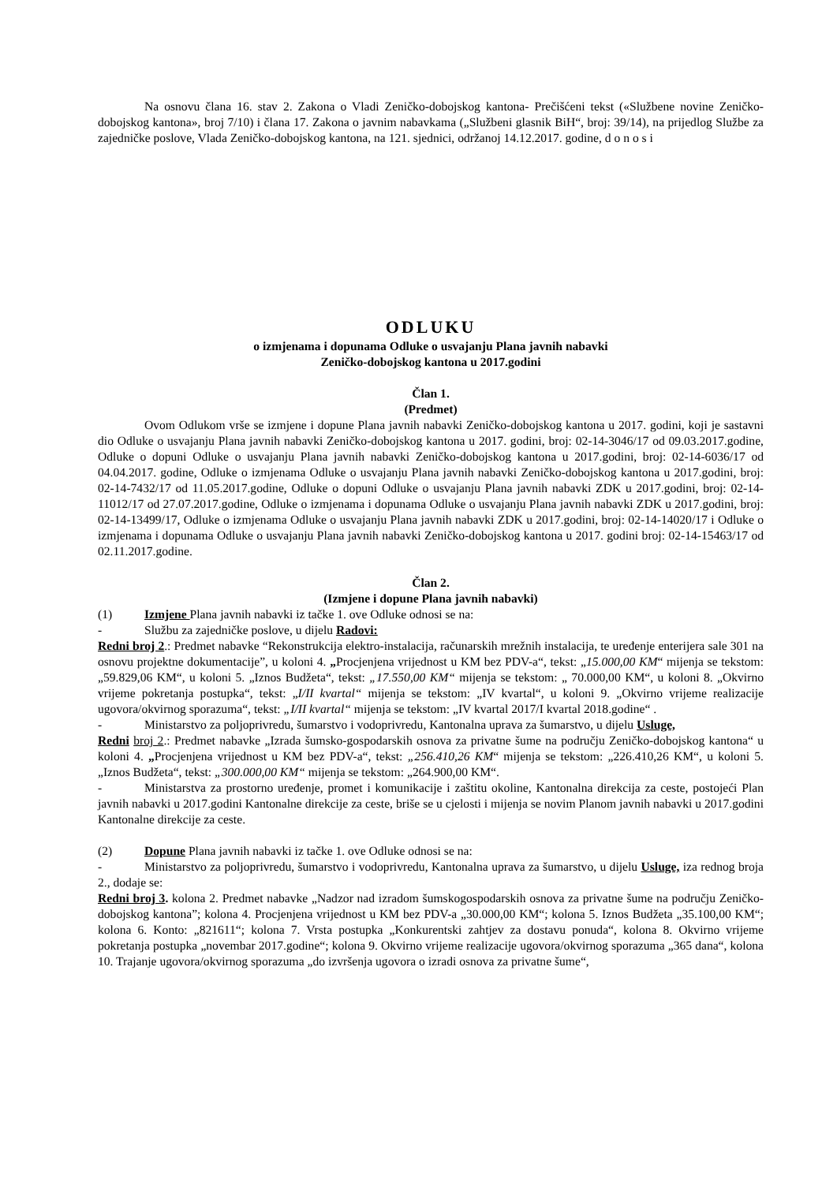Na osnovu člana 16. stav 2. Zakona o Vladi Zeničko-dobojskog kantona- Prečišćeni tekst («Službene novine Zeničko-dobojskog kantona», broj 7/10) i člana 17. Zakona o javnim nabavkama („Službeni glasnik BiH“, broj: 39/14), na prijedlog Službe za zajedničke poslove, Vlada Zeničko-dobojskog kantona, na 121. sjednici, održanoj 14.12.2017. godine, d o n o s i
ODLUKU
o izmjenama i dopunama Odluke o usvajanju Plana javnih nabavki
Zeničko-dobojskog kantona u 2017.godini
Član 1.
(Predmet)
Ovom Odlukom vrše se izmjene i dopune Plana javnih nabavki Zeničko-dobojskog kantona u 2017. godini, koji je sastavni dio Odluke o usvajanju Plana javnih nabavki Zeničko-dobojskog kantona u 2017. godini, broj: 02-14-3046/17 od 09.03.2017.godine, Odluke o dopuni Odluke o usvajanju Plana javnih nabavki Zeničko-dobojskog kantona u 2017.godini, broj: 02-14-6036/17 od 04.04.2017. godine, Odluke o izmjenama Odluke o usvajanju Plana javnih nabavki Zeničko-dobojskog kantona u 2017.godini, broj: 02-14-7432/17 od 11.05.2017.godine, Odluke o dopuni Odluke o usvajanju Plana javnih nabavki ZDK u 2017.godini, broj: 02-14-11012/17 od 27.07.2017.godine, Odluke o izmjenama i dopunama Odluke o usvajanju Plana javnih nabavki ZDK u 2017.godini, broj: 02-14-13499/17, Odluke o izmjenama Odluke o usvajanju Plana javnih nabavki ZDK u 2017.godini, broj: 02-14-14020/17 i Odluke o izmjenama i dopunama Odluke o usvajanju Plana javnih nabavki Zeničko-dobojskog kantona u 2017. godini broj: 02-14-15463/17 od 02.11.2017.godine.
Član 2.
(Izmjene i dopune Plana javnih nabavki)
(1) Izmjene Plana javnih nabavki iz tačke 1. ove Odluke odnosi se na:
- Službu za zajedničke poslove, u dijelu Radovi:
Redni broj 2.: Predmet nabavke “Rekonstrukcija elektro-instalacija, računarskih mrežnih instalacija, te uređenje enterijera sale 301 na osnovu projektne dokumentacije”, u koloni 4. „Procjenjena vrijednost u KM bez PDV-a“, tekst: „15.000,00 KM“ mijenja se tekstom: „59.829,06 KM“, u koloni 5. „Iznos Budžeta“, tekst: „17.550,00 KM“ mijenja se tekstom: „ 70.000,00 KM“, u koloni 8. „Okvirno vrijeme pokretanja postupka“, tekst: „I/II kvartal“ mijenja se tekstom: „IV kvartal“, u koloni 9. „Okvirno vrijeme realizacije ugovora/okvirnog sporazuma“, tekst: „I/II kvartal“ mijenja se tekstom: „IV kvartal 2017/I kvartal 2018.godine“ .
- Ministarstvo za poljoprivredu, šumarstvo i vodoprivredu, Kantonalna uprava za šumarstvo, u dijelu Usluge,
Redni broj 2.: Predmet nabavke „Izrada šumsko-gospodarskih osnova za privatne šume na području Zeničko-dobojskog kantona“ u koloni 4. „Procjenjena vrijednost u KM bez PDV-a“, tekst: „256.410,26 KM“ mijenja se tekstom: „226.410,26 KM“, u koloni 5. „Iznos Budžeta“, tekst: „300.000,00 KM“ mijenja se tekstom: „264.900,00 KM“.
- Ministarstva za prostorno uređenje, promet i komunikacije i zaštitu okoline, Kantonalna direkcija za ceste, postojeći Plan javnih nabavki u 2017.godini Kantonalne direkcije za ceste, briše se u cjelosti i mijenja se novim Planom javnih nabavki u 2017.godini Kantonalne direkcije za ceste.
(2) Dopune Plana javnih nabavki iz tačke 1. ove Odluke odnosi se na:
- Ministarstvo za poljoprivredu, šumarstvo i vodoprivredu, Kantonalna uprava za šumarstvo, u dijelu Usluge, iza rednog broja 2., dodaje se:
Redni broj 3. kolona 2. Predmet nabavke „Nadzor nad izradom šumskogospodarskih osnova za privatne šume na području Zeničko-dobojskog kantona”; kolona 4. Procjenjena vrijednost u KM bez PDV-a „30.000,00 KM“; kolona 5. Iznos Budžeta „35.100,00 KM“; kolona 6. Konto: „821611“; kolona 7. Vrsta postupka „Konkurentski zahtjev za dostavu ponuda“, kolona 8. Okvirno vrijeme pokretanja postupka „novembar 2017.godine“; kolona 9. Okvirno vrijeme realizacije ugovora/okvirnog sporazuma „365 dana“, kolona 10. Trajanje ugovora/okvirnog sporazuma „do izvršenja ugovora o izradi osnova za privatne šume“,